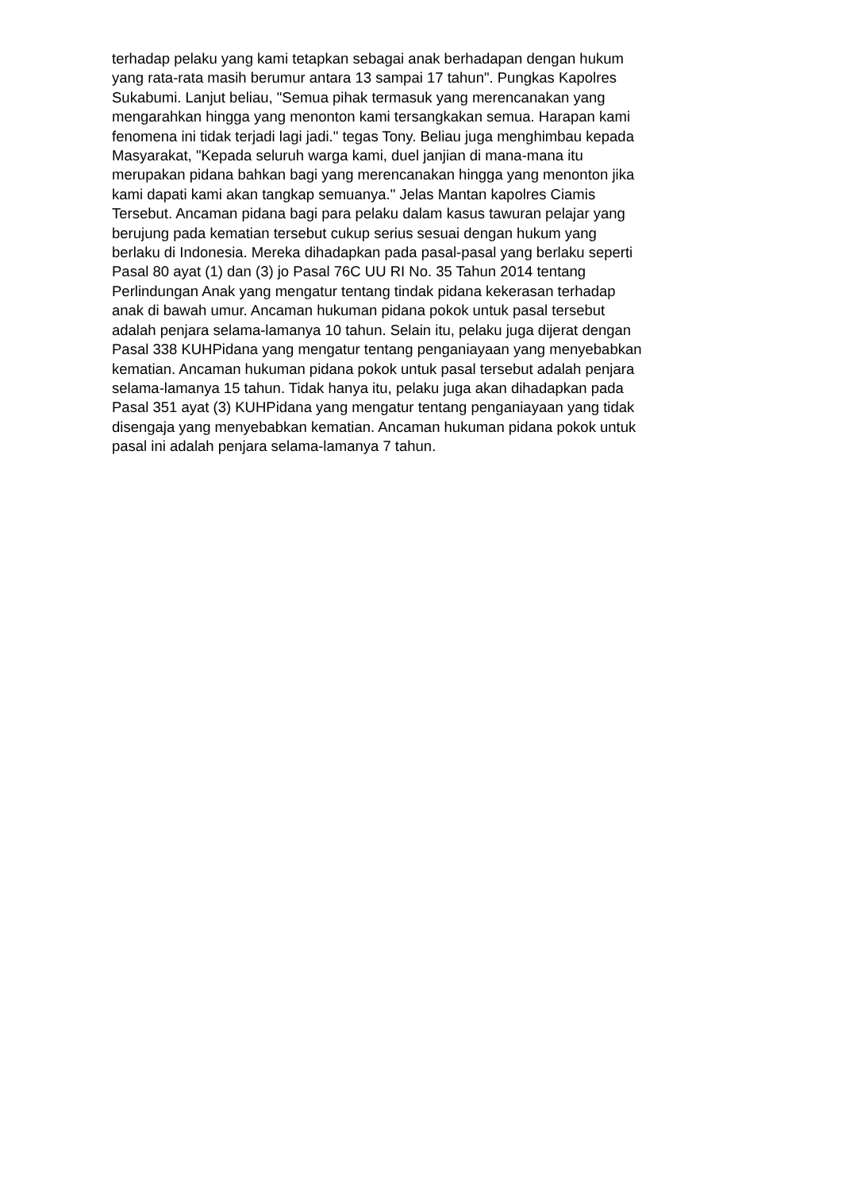terhadap pelaku yang kami tetapkan sebagai anak berhadapan dengan hukum
yang rata-rata masih berumur antara 13 sampai 17 tahun". Pungkas Kapolres
Sukabumi. Lanjut beliau, "Semua pihak termasuk yang merencanakan yang
mengarahkan hingga yang menonton kami tersangkakan semua. Harapan kami
fenomena ini tidak terjadi lagi jadi." tegas Tony. Beliau juga menghimbau kepada
Masyarakat, "Kepada seluruh warga kami, duel janjian di mana-mana itu
merupakan pidana bahkan bagi yang merencanakan hingga yang menonton jika
kami dapati kami akan tangkap semuanya." Jelas Mantan kapolres Ciamis
Tersebut. Ancaman pidana bagi para pelaku dalam kasus tawuran pelajar yang
berujung pada kematian tersebut cukup serius sesuai dengan hukum yang
berlaku di Indonesia. Mereka dihadapkan pada pasal-pasal yang berlaku seperti
Pasal 80 ayat (1) dan (3) jo Pasal 76C UU RI No. 35 Tahun 2014 tentang
Perlindungan Anak yang mengatur tentang tindak pidana kekerasan terhadap
anak di bawah umur. Ancaman hukuman pidana pokok untuk pasal tersebut
adalah penjara selama-lamanya 10 tahun. Selain itu, pelaku juga dijerat dengan
Pasal 338 KUHPidana yang mengatur tentang penganiayaan yang menyebabkan
kematian. Ancaman hukuman pidana pokok untuk pasal tersebut adalah penjara
selama-lamanya 15 tahun. Tidak hanya itu, pelaku juga akan dihadapkan pada
Pasal 351 ayat (3) KUHPidana yang mengatur tentang penganiayaan yang tidak
disengaja yang menyebabkan kematian. Ancaman hukuman pidana pokok untuk
pasal ini adalah penjara selama-lamanya 7 tahun.